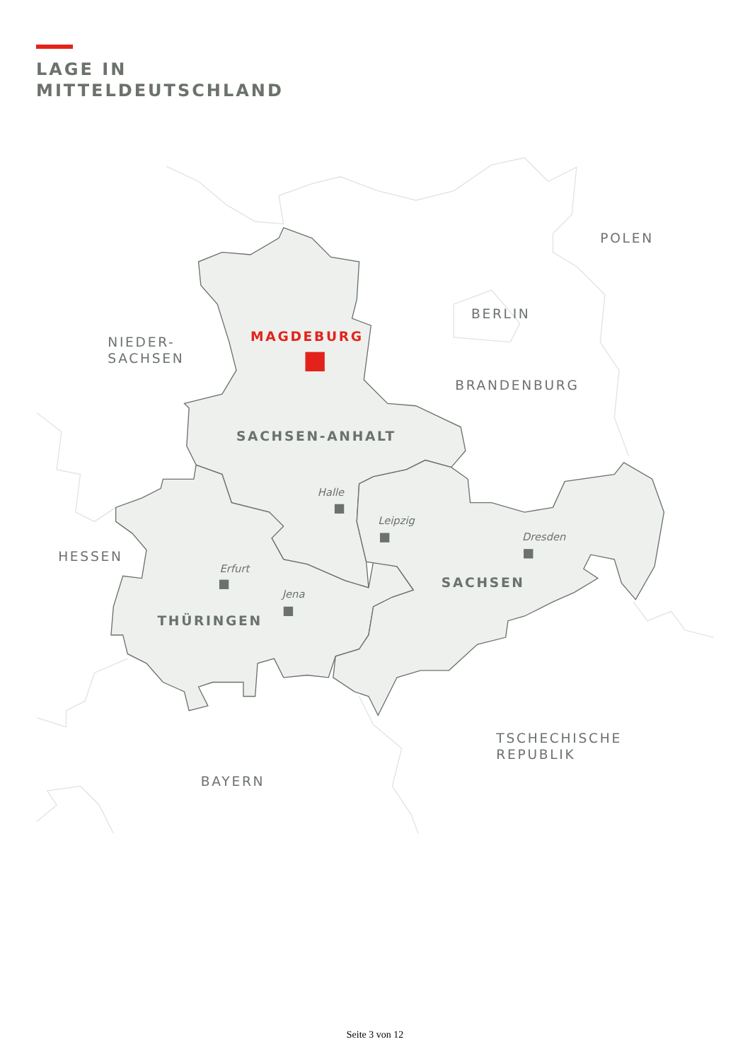LAGE IN
MITTELDEUTSCHLAND
POLEN
BERLIN
NIEDER-
SACHSEN
MAGDEBURG
BRANDENBURG
SACHSEN-ANHALT
HESSEN
SACHSEN
THÜRINGEN
TSCHECHISCHE
REPUBLIK
BAYERN
Halle
Leipzig
Dresden
Erfurt
Jena
Seite 3 von 12